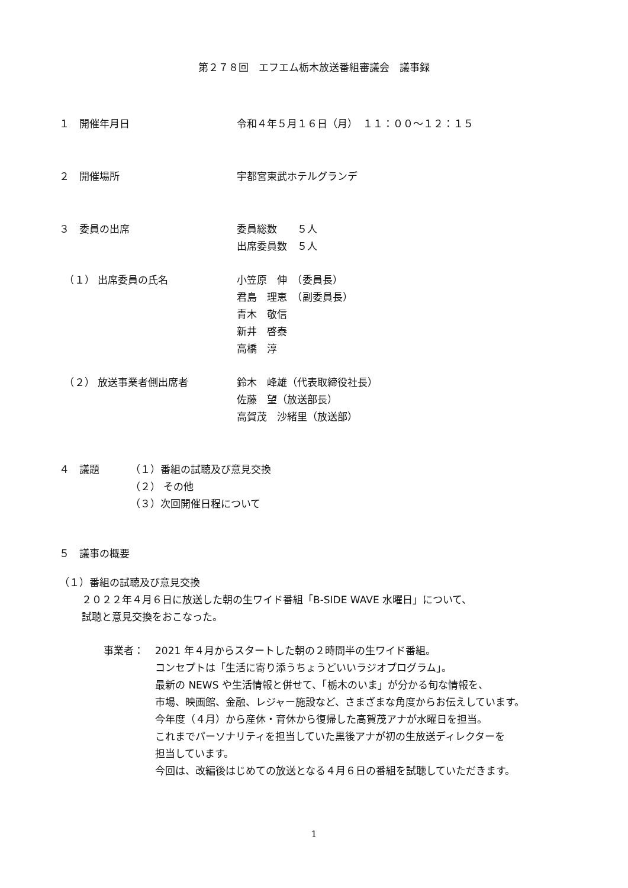第２７８回　エフエム栃木放送番組審議会　議事録
１　開催年月日 令和４年５月１６日（月）　１１：００～１２：１５
２　開催場所 宇都宮東武ホテルグランデ
３　委員の出席 委員総数　　５人
出席委員数　５人
　（１） 出席委員の氏名 小笠原　伸　（委員長）
君島　理恵　（副委員長）
青木　敬信
新井　啓泰
高橋　淳
　（２） 放送事業者側出席者 鈴木　峰雄（代表取締役社長）
佐藤　望（放送部長）
高賀茂　沙緒里（放送部）
４　議題 （１）番組の試聴及び意見交換
（２） その他
（３）次回開催日程について
５　議事の概要
（１）番組の試聴及び意見交換
２０２２年４月６日に放送した朝の生ワイド番組「B-SIDE WAVE 水曜日」について、
試聴と意見交換をおこなった。
事業者： 2021 年４月からスタートした朝の２時間半の生ワイド番組。
コンセプトは「生活に寄り添うちょうどいいラジオプログラム」。
最新の NEWS や生活情報と併せて、「栃木のいま」が分かる旬な情報を、
市場、映画館、金融、レジャー施設など、さまざまな角度からお伝えしています。
今年度（４月）から産休・育休から復帰した高賀茂アナが水曜日を担当。
これまでパーソナリティを担当していた黒後アナが初の生放送ディレクターを
担当しています。
今回は、改編後はじめての放送となる４月６日の番組を試聴していただきます。
1